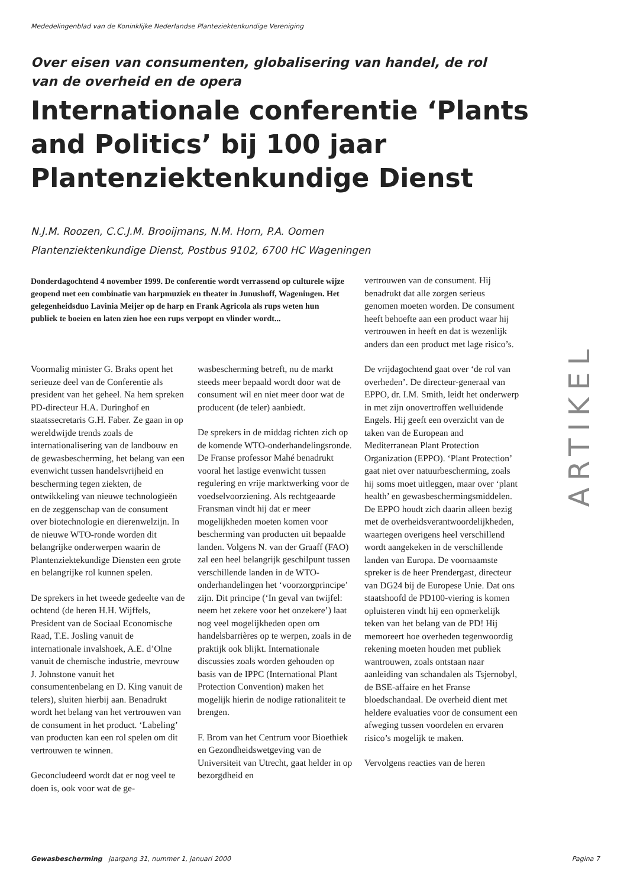Mededelingenblad van de Koninklijke Nederlandse Planteziektenkundige Vereniging
Over eisen van consumenten, globalisering van handel, de rol van de overheid en de opera
Internationale conferentie ‘Plants and Politics’ bij 100 jaar Plantenziektenkundige Dienst
N.J.M. Roozen, C.C.J.M. Brooijmans, N.M. Horn, P.A. Oomen
Plantenziektenkundige Dienst, Postbus 9102, 6700 HC Wageningen
Donderdagochtend 4 november 1999. De conferentie wordt verrassend op culturele wijze geopend met een combinatie van harpmuziek en theater in Junushoff, Wageningen. Het gelegenheidsduo Lavinia Meijer op de harp en Frank Agricola als rups weten hun publiek te boeien en laten zien hoe een rups verpopt en vlinder wordt...
Voormalig minister G. Braks opent het serieuze deel van de Conferentie als president van het geheel. Na hem spreken PD-directeur H.A. Duringhof en staatssecretaris G.H. Faber. Ze gaan in op wereldwijde trends zoals de internationalisering van de landbouw en de gewasbescherming, het belang van een evenwicht tussen handelsvrijheid en bescherming tegen ziekten, de ontwikkeling van nieuwe technologieën en de zeggenschap van de consument over biotechnologie en dierenwelzijn. In de nieuwe WTO-ronde worden dit belangrijke onderwerpen waarin de Plantenziektekundige Diensten een grote en belangrijke rol kunnen spelen.
De sprekers in het tweede gedeelte van de ochtend (de heren H.H. Wijffels, President van de Sociaal Economische Raad, T.E. Josling vanuit de internationale invalshoek, A.E. d’Olne vanuit de chemische industrie, mevrouw J. Johnstone vanuit het consumentenbelang en D. King vanuit de telers), sluiten hierbij aan. Benadrukt wordt het belang van het vertrouwen van de consument in het product. ‘Labeling’ van producten kan een rol spelen om dit vertrouwen te winnen.
Geconcludeerd wordt dat er nog veel te doen is, ook voor wat de ge-
wasbescherming betreft, nu de markt steeds meer bepaald wordt door wat de consument wil en niet meer door wat de producent (de teler) aanbiedt.
De sprekers in de middag richten zich op de komende WTO-onderhandelingsronde. De Franse professor Mahé benadrukt vooral het lastige evenwicht tussen regulering en vrije marktwerking voor de voedselvoorziening. Als rechtgeaarde Fransman vindt hij dat er meer mogelijkheden moeten komen voor bescherming van producten uit bepaalde landen. Volgens N. van der Graaff (FAO) zal een heel belangrijk geschilpunt tussen verschillende landen in de WTO-onderhandelingen het ‘voorzorgprincipe’ zijn. Dit principe (‘In geval van twijfel: neem het zekere voor het onzekere’) laat nog veel mogelijkheden open om handelsbarrières op te werpen, zoals in de praktijk ook blijkt. Internationale discussies zoals worden gehouden op basis van de IPPC (International Plant Protection Convention) maken het mogelijk hierin de nodige rationaliteit te brengen.
F. Brom van het Centrum voor Bioethiek en Gezondheidswetgeving van de Universiteit van Utrecht, gaat helder in op bezorgdheid en
vertrouwen van de consument. Hij benadrukt dat alle zorgen serieus genomen moeten worden. De consument heeft behoefte aan een product waar hij vertrouwen in heeft en dat is wezenlijk anders dan een product met lage risico’s.
De vrijdagochtend gaat over ‘de rol van overheden’. De directeur-generaal van EPPO, dr. I.M. Smith, leidt het onderwerp in met zijn onovertroffen welluidende Engels. Hij geeft een overzicht van de taken van de European and Mediterranean Plant Protection Organization (EPPO). ‘Plant Protection’ gaat niet over natuurbescherming, zoals hij soms moet uitleggen, maar over ‘plant health’ en gewasbeschermingsmiddelen. De EPPO houdt zich daarin alleen bezig met de overheidsverantwoordelijkheden, waartegen overigens heel verschillend wordt aangekeken in de verschillende landen van Europa. De voornaamste spreker is de heer Prendergast, directeur van DG24 bij de Europese Unie. Dat ons staatshoofd de PD100-viering is komen opluisteren vindt hij een opmerkelijk teken van het belang van de PD! Hij memoreert hoe overheden tegenwoordig rekening moeten houden met publiek wantrouwen, zoals ontstaan naar aanleiding van schandalen als Tsjernobyl, de BSE-affaire en het Franse bloedschandaal. De overheid dient met heldere evaluaties voor de consument een afweging tussen voordelen en ervaren risico’s mogelijk te maken.
Vervolgens reacties van de heren
ARTIKEL
Gewasbescherming jaargang 31, nummer 1, januari 2000 Pagina 7